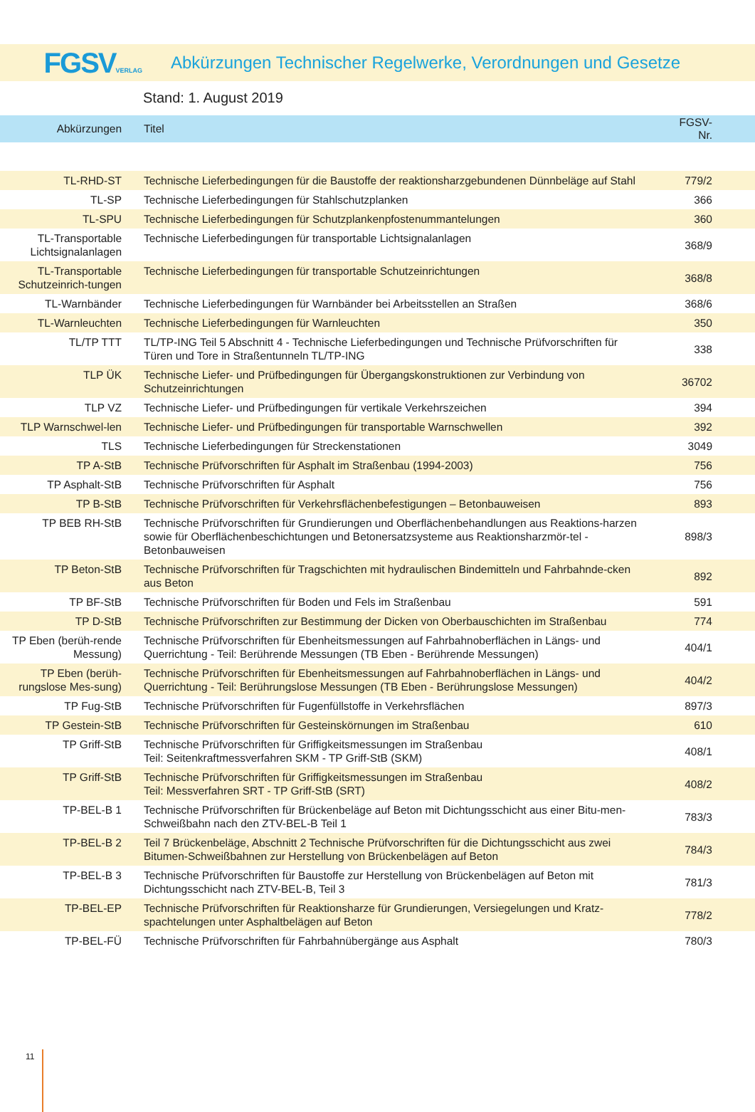FGSVVERLAG
Abkürzungen Technischer Regelwerke, Verordnungen und Gesetze
Stand: 1. August 2019
| Abkürzungen | Titel | FGSV-Nr. |
| --- | --- | --- |
| TL-RHD-ST | Technische Lieferbedingungen für die Baustoffe der reaktionsharzgebundenen Dünnbeläge auf Stahl | 779/2 |
| TL-SP | Technische Lieferbedingungen für Stahlschutzplanken | 366 |
| TL-SPU | Technische Lieferbedingungen für Schutzplankenpfostenummantelungen | 360 |
| TL-Transportable Lichtsignalanlagen | Technische Lieferbedingungen für transportable Lichtsignalanlagen | 368/9 |
| TL-Transportable Schutzeinrich-tungen | Technische Lieferbedingungen für transportable Schutzeinrichtungen | 368/8 |
| TL-Warnbänder | Technische Lieferbedingungen für Warnbänder bei Arbeitsstellen an Straßen | 368/6 |
| TL-Warnleuchten | Technische Lieferbedingungen für Warnleuchten | 350 |
| TL/TP TTT | TL/TP-ING Teil 5 Abschnitt 4 - Technische Lieferbedingungen und Technische Prüfvorschriften für Türen und Tore in Straßentunneln TL/TP-ING | 338 |
| TLP ÜK | Technische Liefer- und Prüfbedingungen für Übergangskonstruktionen zur Verbindung von Schutzeinrichtungen | 36702 |
| TLP VZ | Technische Liefer- und Prüfbedingungen für vertikale Verkehrszeichen | 394 |
| TLP Warnschwel-len | Technische Liefer- und Prüfbedingungen für transportable Warnschwellen | 392 |
| TLS | Technische Lieferbedingungen für Streckenstationen | 3049 |
| TP A-StB | Technische Prüfvorschriften für Asphalt im Straßenbau (1994-2003) | 756 |
| TP Asphalt-StB | Technische Prüfvorschriften für Asphalt | 756 |
| TP B-StB | Technische Prüfvorschriften für Verkehrsflächenbefestigungen – Betonbauweisen | 893 |
| TP BEB RH-StB | Technische Prüfvorschriften für Grundierungen und Oberflächenbehandlungen aus Reaktions-harzen sowie für Oberflächenbeschichtungen und Betonersatzsysteme aus Reaktionsharzmör-tel - Betonbauweisen | 898/3 |
| TP Beton-StB | Technische Prüfvorschriften für Tragschichten mit hydraulischen Bindemitteln und Fahrbahnde-cken aus Beton | 892 |
| TP BF-StB | Technische Prüfvorschriften für Boden und Fels im Straßenbau | 591 |
| TP D-StB | Technische Prüfvorschriften zur Bestimmung der Dicken von Oberbauschichten im Straßenbau | 774 |
| TP Eben (berüh-rende Messung) | Technische Prüfvorschriften für Ebenheitsmessungen auf Fahrbahnoberflächen in Längs- und Querrichtung - Teil: Berührende Messungen (TB Eben - Berührende Messungen) | 404/1 |
| TP Eben (berüh-rungslose Mes-sung) | Technische Prüfvorschriften für Ebenheitsmessungen auf Fahrbahnoberflächen in Längs- und Querrichtung - Teil: Berührungslose Messungen (TB Eben - Berührungslose Messungen) | 404/2 |
| TP Fug-StB | Technische Prüfvorschriften für Fugenfüllstoffe in Verkehrsflächen | 897/3 |
| TP Gestein-StB | Technische Prüfvorschriften für Gesteinskörnungen im Straßenbau | 610 |
| TP Griff-StB | Technische Prüfvorschriften für Griffigkeitsmessungen im Straßenbau Teil: Seitenkraftmessverfahren SKM - TP Griff-StB (SKM) | 408/1 |
| TP Griff-StB | Technische Prüfvorschriften für Griffigkeitsmessungen im Straßenbau Teil: Messverfahren SRT - TP Griff-StB (SRT) | 408/2 |
| TP-BEL-B 1 | Technische Prüfvorschriften für Brückenbeläge auf Beton mit Dichtungsschicht aus einer Bitu-men-Schweißbahn nach den ZTV-BEL-B Teil 1 | 783/3 |
| TP-BEL-B 2 | Teil 7 Brückenbeläge, Abschnitt 2 Technische Prüfvorschriften für die Dichtungsschicht aus zwei Bitumen-Schweißbahnen zur Herstellung von Brückenbelägen auf Beton | 784/3 |
| TP-BEL-B 3 | Technische Prüfvorschriften für Baustoffe zur Herstellung von Brückenbelägen auf Beton mit Dichtungsschicht nach ZTV-BEL-B, Teil 3 | 781/3 |
| TP-BEL-EP | Technische Prüfvorschriften für Reaktionsharze für Grundierungen, Versiegelungen und Kratz-spachtelungen unter Asphaltbelägen auf Beton | 778/2 |
| TP-BEL-FÜ | Technische Prüfvorschriften für Fahrbahnübergänge aus Asphalt | 780/3 |
11